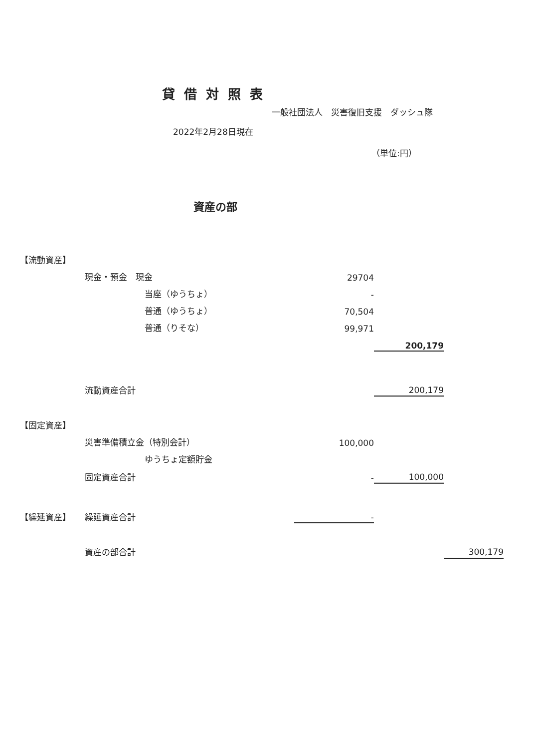貸借対照表
一般社団法人　災害復旧支援　ダッシュ隊
2022年2月28日現在
（単位:円）
資産の部
| 【流動資産】 | | | | | | |
| | 現金・預金 現金 | | | 29704 | | |
| | | 当座（ゆうちょ） | | - | | |
| | | 普通（ゆうちょ） | | 70,504 | | |
| | | 普通（りそな） | | 99,971 | | |
| | | | | | 200,179 | |
| | 流動資産合計 | | | | 200,179 | |
| 【固定資産】 | | | | | | |
| | 災害準備積立金（特別会計） | | | 100,000 | | |
| | | ゆうちょ定額貯金 | | | | |
| | 固定資産合計 | | | - | 100,000 | |
| 【繰延資産】 | 繰延資産合計 | | | - | | |
| | 資産の部合計 | | | | | 300,179 |